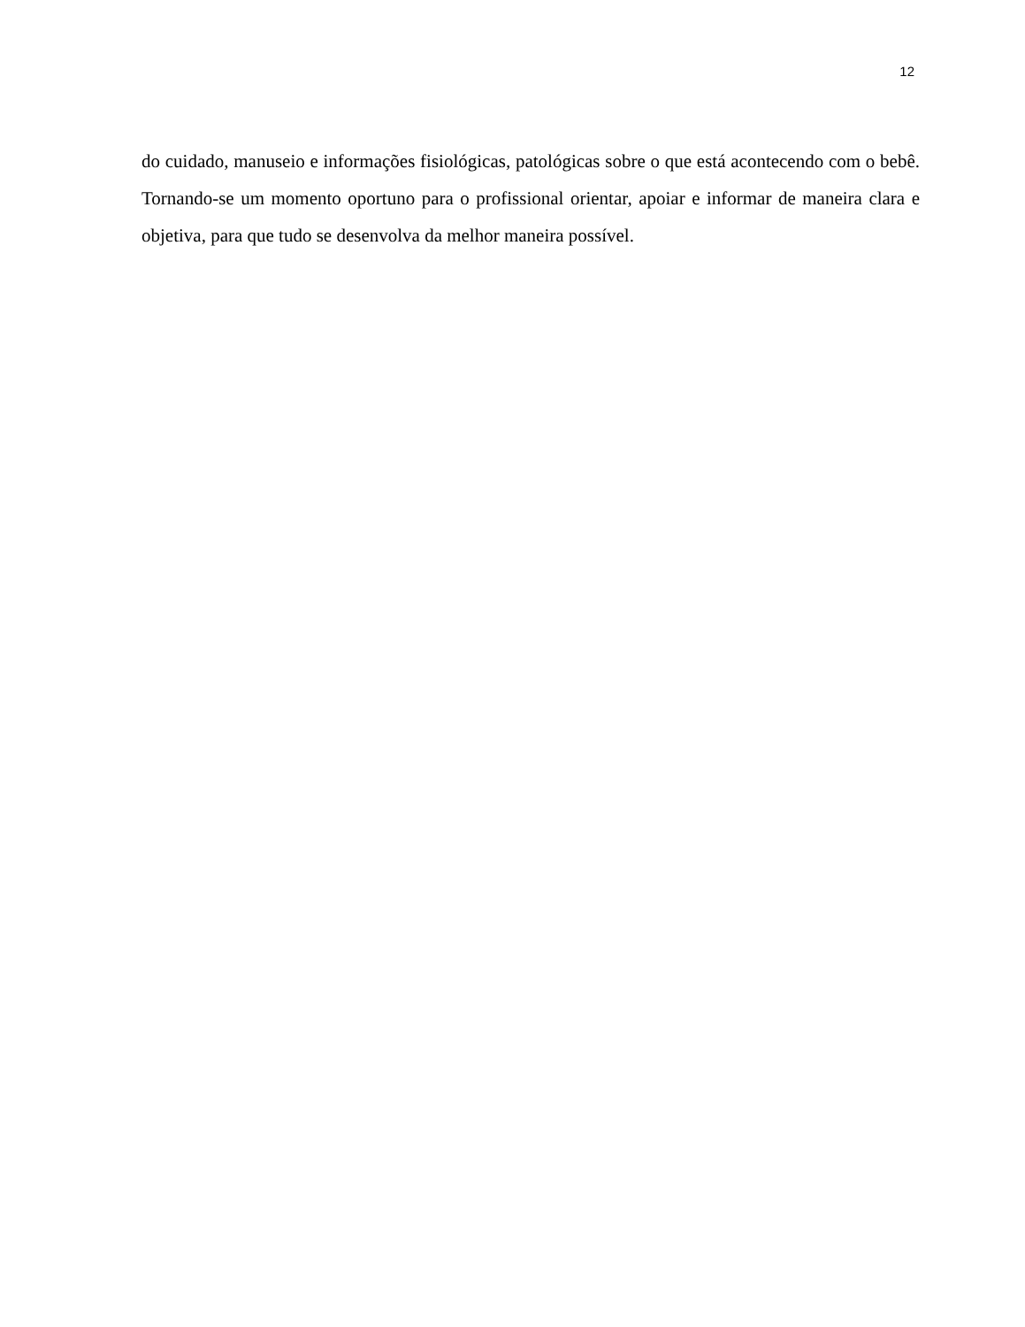12
do cuidado, manuseio e informações fisiológicas, patológicas sobre o que está acontecendo com o bebê. Tornando-se um momento oportuno para o profissional orientar, apoiar e informar de maneira clara e objetiva, para que tudo se desenvolva da melhor maneira possível.